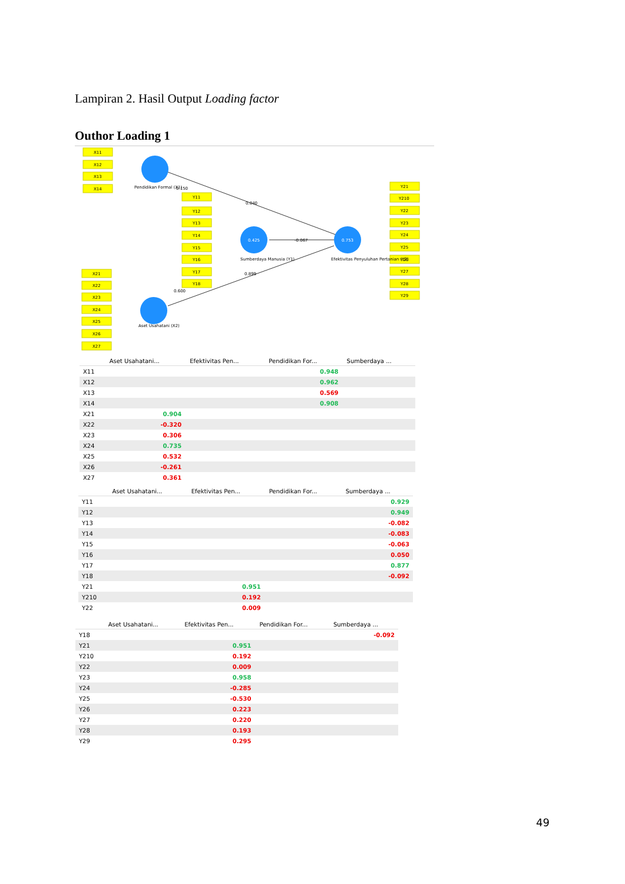Lampiran 2. Hasil Output Loading factor
Outhor Loading 1
X11
X12
X13
X14
X21
X22
X23
X24
X25
X26
X27
Y11
Y12
Y13
Y14
Y15
Y16
Y17
Y18
Y21
Y210
Y22
Y23
Y24
Y25
Y26
Y27
Y28
Y29
Pendidikan Formal (X1)
Aset Usahatani (X2)
Sumberdaya Manusia (Y1)
Efektivitas Penyuluhan Pertanian (Y2)
0.425
0.753
0.150
0.040
-0.067
0.899
0.600
| | Aset Usahatani... | Efektivitas Pen... | Pendidikan For... | Sumberdaya ... |
| --- | --- | --- | --- | --- |
| X11 | | | 0.948 | |
| X12 | | | 0.962 | |
| X13 | | | 0.569 | |
| X14 | | | 0.908 | |
| X21 | 0.904 | | | |
| X22 | -0.320 | | | |
| X23 | 0.306 | | | |
| X24 | 0.735 | | | |
| X25 | 0.532 | | | |
| X26 | -0.261 | | | |
| X27 | 0.361 | | | |
| | Aset Usahatani... | Efektivitas Pen... | Pendidikan For... | Sumberdaya ... |
| --- | --- | --- | --- | --- |
| Y11 | | | | 0.929 |
| Y12 | | | | 0.949 |
| Y13 | | | | -0.082 |
| Y14 | | | | -0.083 |
| Y15 | | | | -0.063 |
| Y16 | | | | 0.050 |
| Y17 | | | | 0.877 |
| Y18 | | | | -0.092 |
| Y21 | | 0.951 | | |
| Y210 | | 0.192 | | |
| Y22 | | 0.009 | | |
| | Aset Usahatani... | Efektivitas Pen... | Pendidikan For... | Sumberdaya ... |
| --- | --- | --- | --- | --- |
| Y18 | | | | -0.092 |
| Y21 | | 0.951 | | |
| Y210 | | 0.192 | | |
| Y22 | | 0.009 | | |
| Y23 | | 0.958 | | |
| Y24 | | -0.285 | | |
| Y25 | | -0.530 | | |
| Y26 | | 0.223 | | |
| Y27 | | 0.220 | | |
| Y28 | | 0.193 | | |
| Y29 | | 0.295 | | |
49